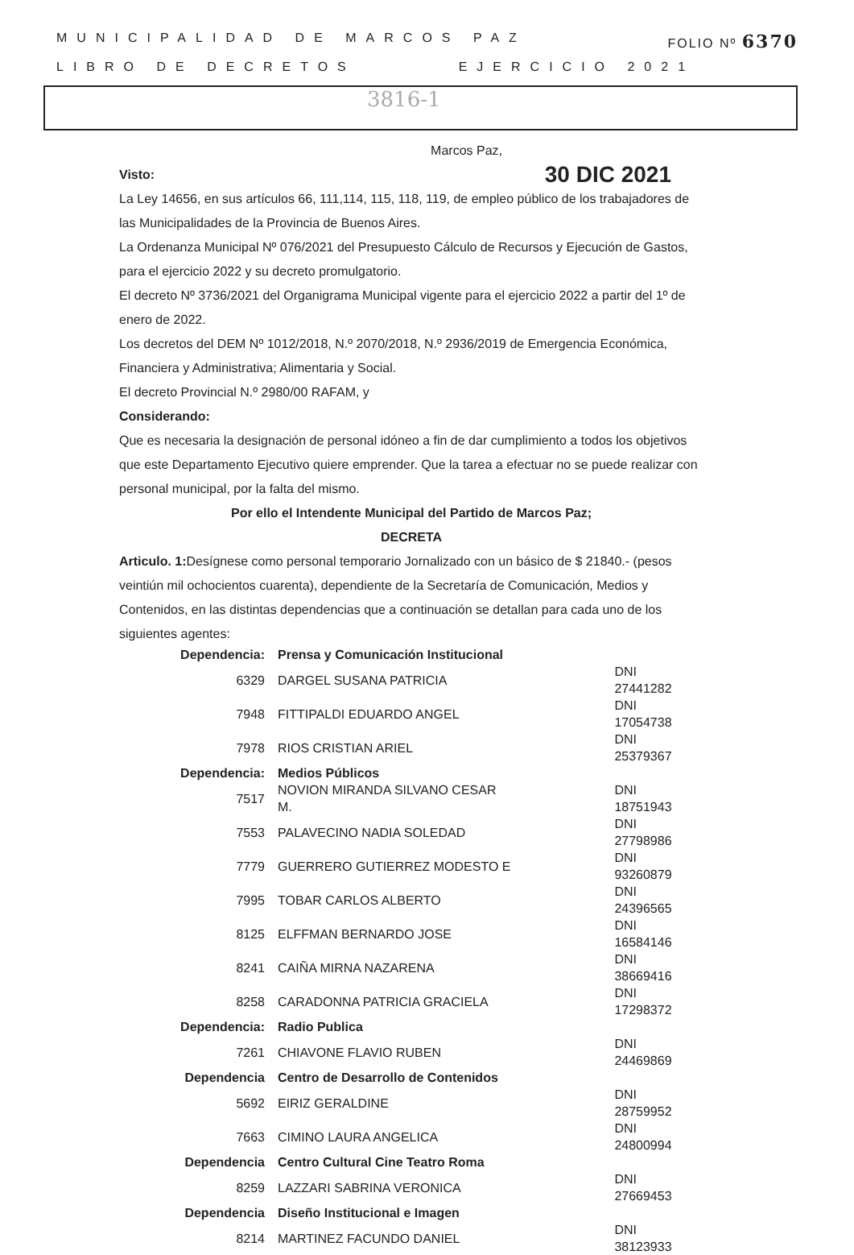MUNICIPALIDAD DE MARCOS PAZ FOLIO Nº 6370
LIBRO DE DECRETOS EJERCICIO 2021
3816-1
Marcos Paz,
Visto: 30 DIC 2021
La Ley 14656, en sus artículos 66, 111,114, 115, 118, 119, de empleo público de los trabajadores de las Municipalidades de la Provincia de Buenos Aires.
La Ordenanza Municipal Nº 076/2021 del Presupuesto Cálculo de Recursos y Ejecución de Gastos, para el ejercicio 2022 y su decreto promulgatorio.
El decreto Nº 3736/2021 del Organigrama Municipal vigente para el ejercicio 2022 a partir del 1º de enero de 2022.
Los decretos del DEM Nº 1012/2018, N.º 2070/2018, N.º 2936/2019 de Emergencia Económica, Financiera y Administrativa; Alimentaria y Social.
El decreto Provincial N.º 2980/00 RAFAM, y
Considerando:
Que es necesaria la designación de personal idóneo a fin de dar cumplimiento a todos los objetivos que este Departamento Ejecutivo quiere emprender. Que la tarea a efectuar no se puede realizar con personal municipal, por la falta del mismo.
Por ello el Intendente Municipal del Partido de Marcos Paz;
DECRETA
Articulo. 1: Desígnese como personal temporario Jornalizado con un básico de $ 21840.- (pesos veintiún mil ochocientos cuarenta), dependiente de la Secretaría de Comunicación, Medios y Contenidos, en las distintas dependencias que a continuación se detallan para cada uno de los siguientes agentes:
| Dependencia: | Prensa y Comunicación Institucional | |
| 6329 | DARGEL SUSANA PATRICIA | DNI 27441282 |
| 7948 | FITTIPALDI EDUARDO ANGEL | DNI 17054738 |
| 7978 | RIOS CRISTIAN ARIEL | DNI 25379367 |
| Dependencia: | Medios Públicos | |
| 7517 | NOVION MIRANDA SILVANO CESAR M. | DNI 18751943 |
| 7553 | PALAVECINO NADIA SOLEDAD | DNI 27798986 |
| 7779 | GUERRERO GUTIERREZ MODESTO E | DNI 93260879 |
| 7995 | TOBAR CARLOS ALBERTO | DNI 24396565 |
| 8125 | ELFFMAN BERNARDO JOSE | DNI 16584146 |
| 8241 | CAIÑA MIRNA NAZARENA | DNI 38669416 |
| 8258 | CARADONNA PATRICIA GRACIELA | DNI 17298372 |
| Dependencia: | Radio Publica | |
| 7261 | CHIAVONE FLAVIO RUBEN | DNI 24469869 |
| Dependencia | Centro de Desarrollo de Contenidos | |
| 5692 | EIRIZ GERALDINE | DNI 28759952 |
| 7663 | CIMINO LAURA ANGELICA | DNI 24800994 |
| Dependencia | Centro Cultural Cine Teatro Roma | |
| 8259 | LAZZARI SABRINA VERONICA | DNI 27669453 |
| Dependencia | Diseño Institucional e Imagen | |
| 8214 | MARTINEZ FACUNDO DANIEL | DNI 38123933 |